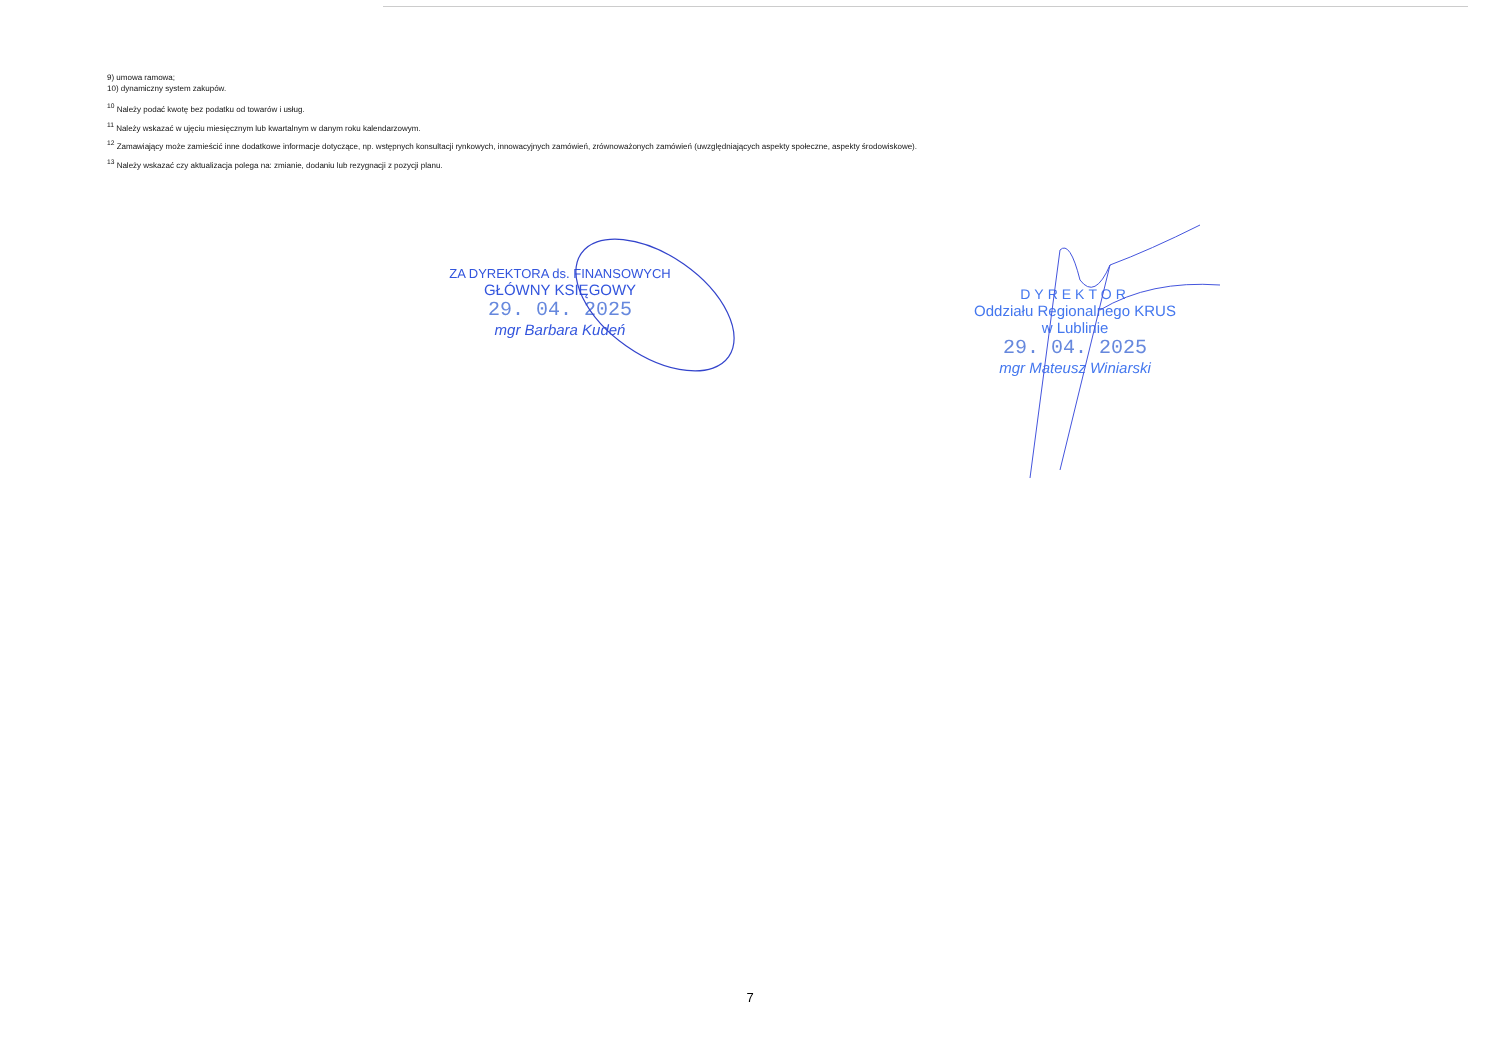9) umowa ramowa;
10) dynamiczny system zakupów.
<sup>10</sup> Należy podać kwotę bez podatku od towarów i usług.
<sup>11</sup> Należy wskazać w ujęciu miesięcznym lub kwartalnym w danym roku kalendarzowym.
<sup>12</sup> Zamawiający może zamieścić inne dodatkowe informacje dotyczące, np. wstępnych konsultacji rynkowych, innowacyjnych zamówień, zrównoważonych zamówień (uwzględniających aspekty społeczne, aspekty środowiskowe).
<sup>13</sup> Należy wskazać czy aktualizacja polega na: zmianie, dodaniu lub rezygnacji z pozycji planu.
ZA DYREKTORA ds. FINANSOWYCH
GŁÓWNY KSIĘGOWY
29. 04. 2025
mgr Barbara Kudeń
DYREKTOR
Oddziału Regionalnego KRUS
w Lublinie
29. 04. 2025
mgr Mateusz Winiarski
7